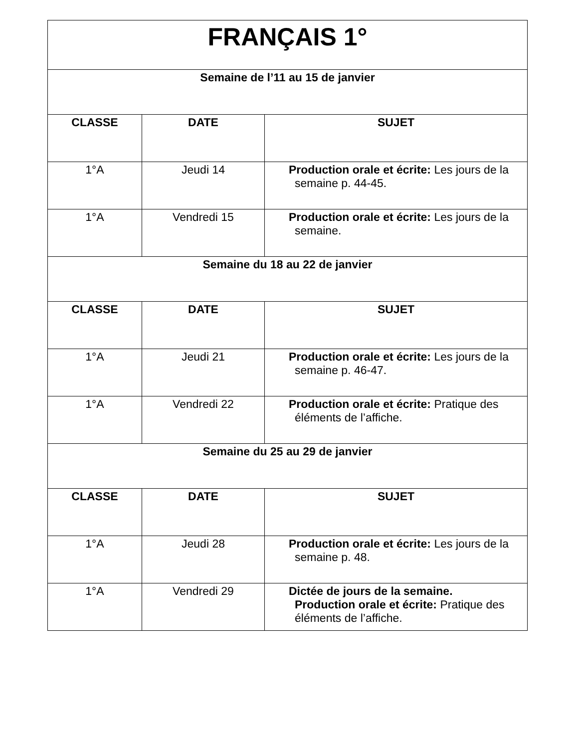| FRANÇAIS 1° | | |
| Semaine de l’11 au 15 de janvier | | |
| CLASSE | DATE | SUJET |
| 1°A | Jeudi 14 | Production orale et écrite: Les jours de la semaine p. 44-45. |
| 1°A | Vendredi 15 | Production orale et écrite: Les jours de la semaine. |
| Semaine du 18 au 22 de janvier | | |
| CLASSE | DATE | SUJET |
| 1°A | Jeudi 21 | Production orale et écrite: Les jours de la semaine p. 46-47. |
| 1°A | Vendredi 22 | Production orale et écrite: Pratique des éléments de l’affiche. |
| Semaine du 25 au 29 de janvier | | |
| CLASSE | DATE | SUJET |
| 1°A | Jeudi 28 | Production orale et écrite: Les jours de la semaine p. 48. |
| 1°A | Vendredi 29 | Dictée de jours de la semaine. Production orale et écrite: Pratique des éléments de l’affiche. |